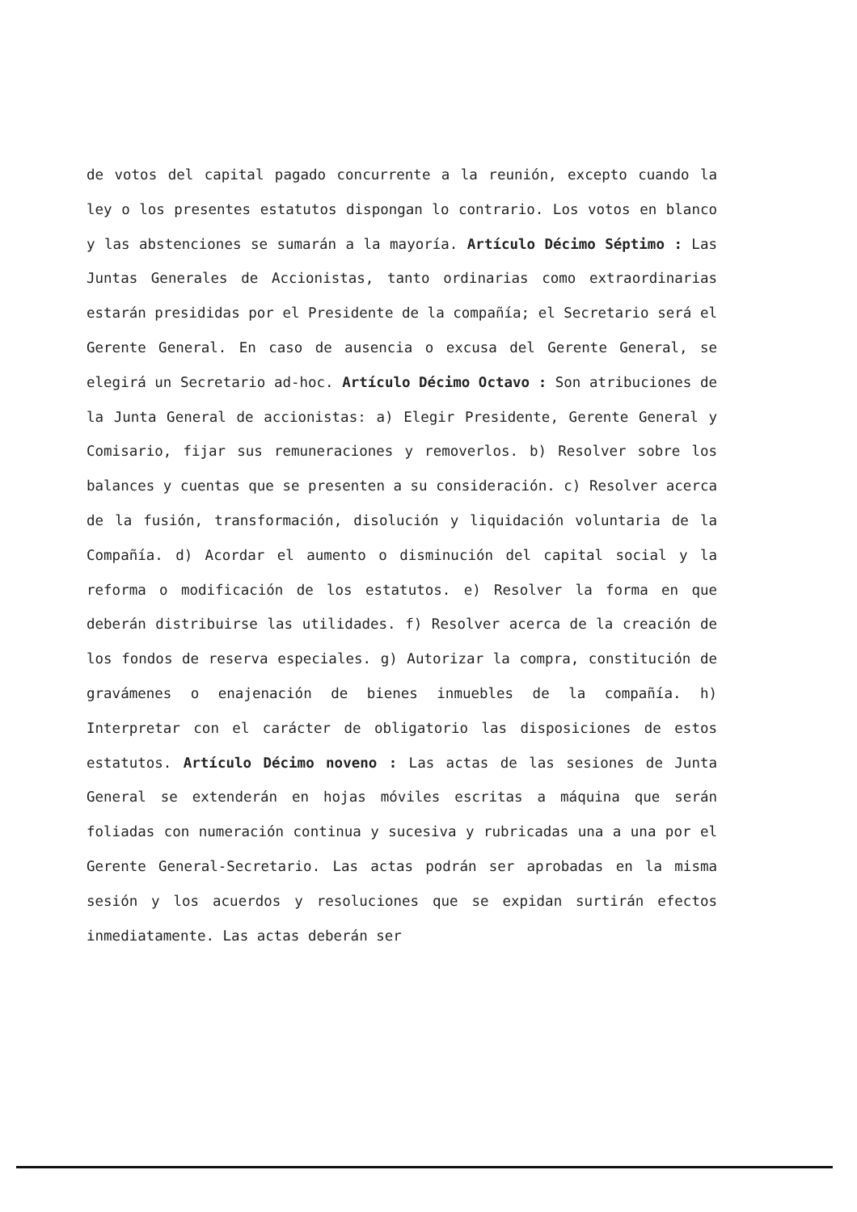de votos del capital pagado concurrente a la reunión, excepto cuando la ley o los presentes estatutos dispongan lo contrario. Los votos en blanco y las abstenciones se sumarán a la mayoría. Artículo Décimo Séptimo : Las Juntas Generales de Accionistas, tanto ordinarias como extraordinarias estarán presididas por el Presidente de la compañía; el Secretario será el Gerente General. En caso de ausencia o excusa del Gerente General, se elegirá un Secretario ad-hoc. Artículo Décimo Octavo : Son atribuciones de la Junta General de accionistas: a) Elegir Presidente, Gerente General y Comisario, fijar sus remuneraciones y removerlos. b) Resolver sobre los balances y cuentas que se presenten a su consideración. c) Resolver acerca de la fusión, transformación, disolución y liquidación voluntaria de la Compañía. d) Acordar el aumento o disminución del capital social y la reforma o modificación de los estatutos. e) Resolver la forma en que deberán distribuirse las utilidades. f) Resolver acerca de la creación de los fondos de reserva especiales. g) Autorizar la compra, constitución de gravámenes o enajenación de bienes inmuebles de la compañía. h) Interpretar con el carácter de obligatorio las disposiciones de estos estatutos. Artículo Décimo noveno : Las actas de las sesiones de Junta General se extenderán en hojas móviles escritas a máquina que serán foliadas con numeración continua y sucesiva y rubricadas una a una por el Gerente General-Secretario. Las actas podrán ser aprobadas en la misma sesión y los acuerdos y resoluciones que se expidan surtirán efectos inmediatamente. Las actas deberán ser